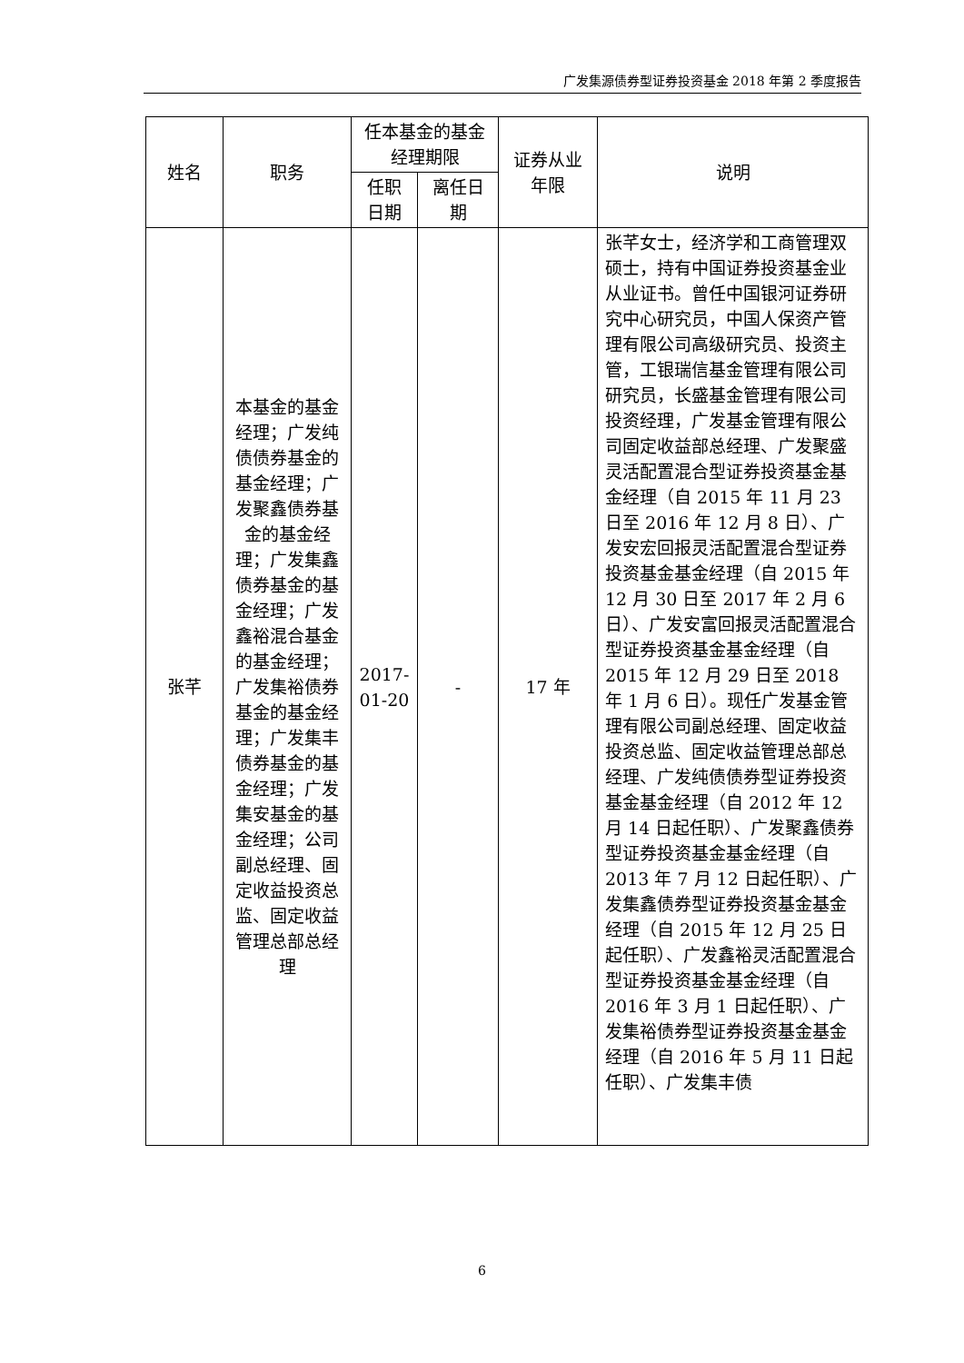广发集源债券型证券投资基金 2018 年第 2 季度报告
| 姓名 | 职务 | 任本基金的基金经理期限 | | 证券从业年限 | 说明 |
| --- | --- | --- | --- | --- | --- |
| | | 任职日期 | 离任日期 | | |
| 张芊 | 本基金的基金经理；广发纯债债券基金的基金经理；广发聚鑫债券基金的基金经理；广发集鑫债券基金的基金经理；广发鑫裕混合基金的基金经理；广发集裕债券基金的基金经理；广发集丰债券基金的基金经理；广发集安基金的基金经理；公司副总经理、固定收益投资总监、固定收益管理总部总经理 | 2017-01-20 | - | 17 年 | 张芊女士，经济学和工商管理双硕士，持有中国证券投资基金业从业证书。曾任中国银河证券研究中心研究员，中国人保资产管理有限公司高级研究员、投资主管，工银瑞信基金管理有限公司研究员，长盛基金管理有限公司投资经理，广发基金管理有限公司固定收益部总经理、广发聚盛灵活配置混合型证券投资基金基金经理（自 2015 年 11 月 23 日至 2016 年 12 月 8 日）、广发安宏回报灵活配置混合型证券投资基金基金经理（自 2015 年 12 月 30 日至 2017 年 2 月 6 日）、广发安富回报灵活配置混合型证券投资基金基金经理（自 2015 年 12 月 29 日至 2018 年 1 月 6 日）。现任广发基金管理有限公司副总经理、固定收益投资总监、固定收益管理总部总经理、广发纯债债券型证券投资基金基金经理（自 2012 年 12 月 14 日起任职）、广发聚鑫债券型证券投资基金基金经理（自 2013 年 7 月 12 日起任职）、广发集鑫债券型证券投资基金基金经理（自 2015 年 12 月 25 日起任职）、广发鑫裕灵活配置混合型证券投资基金基金经理（自 2016 年 3 月 1 日起任职）、广发集裕债券型证券投资基金基金经理（自 2016 年 5 月 11 日起任职）、广发集丰债 |
6